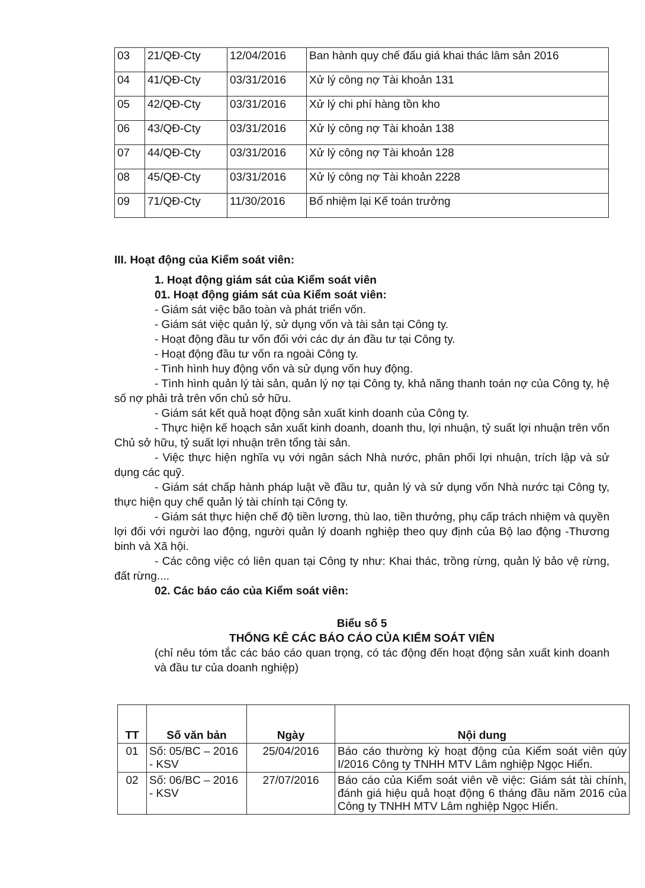| 03 | 21/QĐ-Cty | 12/04/2016 | Ban hành quy chế đấu giá khai thác lâm sản 2016 |
| 04 | 41/QĐ-Cty | 03/31/2016 | Xử lý công nợ Tài khoản 131 |
| 05 | 42/QĐ-Cty | 03/31/2016 | Xử lý chi phí hàng tồn kho |
| 06 | 43/QĐ-Cty | 03/31/2016 | Xử lý công nợ Tài khoản 138 |
| 07 | 44/QĐ-Cty | 03/31/2016 | Xử lý công nợ Tài khoản 128 |
| 08 | 45/QĐ-Cty | 03/31/2016 | Xử lý công nợ Tài khoản 2228 |
| 09 | 71/QĐ-Cty | 11/30/2016 | Bổ nhiệm lại Kế toán trưởng |
III. Hoạt động của Kiểm soát viên:
1. Hoạt động giám sát của Kiểm soát viên
01. Hoạt động giám sát của Kiểm soát viên:
- Giám sát việc bão toàn và phát triển vốn.
- Giám sát việc quản lý, sử dụng vốn và tài sản tại Công ty.
- Hoạt động đầu tư vốn đối với các dự án đầu tư tại Công ty.
- Hoạt động đầu tư vốn ra ngoài Công ty.
- Tình hình huy động vốn và sử dụng vốn huy động.
- Tình hình quản lý tài sản, quản lý nợ tại Công ty, khả năng thanh toán nợ của Công ty, hệ số nợ phải trả trên vốn chủ sở hữu.
- Giám sát kết quả hoạt động sản xuất kinh doanh của Công ty.
- Thực hiện kế hoạch sản xuất kinh doanh, doanh thu, lợi nhuận, tỷ suất lợi nhuận trên vốn Chủ sở hữu, tỷ suất lợi nhuận trên tổng tài sản.
- Việc thực hiện nghĩa vụ với ngân sách Nhà nước, phân phối lợi nhuận, trích lập và sử dụng các quỹ.
- Giám sát chấp hành pháp luật về đầu tư, quản lý và sử dụng vốn Nhà nước tại Công ty, thực hiện quy chế quản lý tài chính tại Công ty.
- Giám sát thực hiện chế độ tiền lương, thù lao, tiền thưởng, phụ cấp trách nhiệm và quyền lợi đối với người lao động, người quản lý doanh nghiệp theo quy định của Bộ lao động -Thương binh và Xã hội.
- Các công việc có liên quan tại Công ty như: Khai thác, trồng rừng, quản lý bảo vệ rừng, đất rừng....
02. Các báo cáo của Kiểm soát viên:
Biểu số 5
THỐNG KÊ CÁC BÁO CÁO CỦA KIỂM SOÁT VIÊN
(chỉ nêu tóm tắc các báo cáo quan trọng, có tác động đến hoạt động sản xuất kinh doanh và đầu tư của doanh nghiệp)
| TT | Số văn bản | Ngày | Nội dung |
| --- | --- | --- | --- |
| 01 | Số: 05/BC – 2016 - KSV | 25/04/2016 | Báo cáo thường kỳ hoạt động của Kiểm soát viên qúy I/2016 Công ty TNHH MTV Lâm nghiệp Ngọc Hiển. |
| 02 | Số: 06/BC – 2016 - KSV | 27/07/2016 | Báo cáo của Kiểm soát viên về việc: Giám sát tài chính, đánh giá hiệu quả hoạt động 6 tháng đầu năm 2016 của Công ty TNHH MTV Lâm nghiệp Ngọc Hiển. |